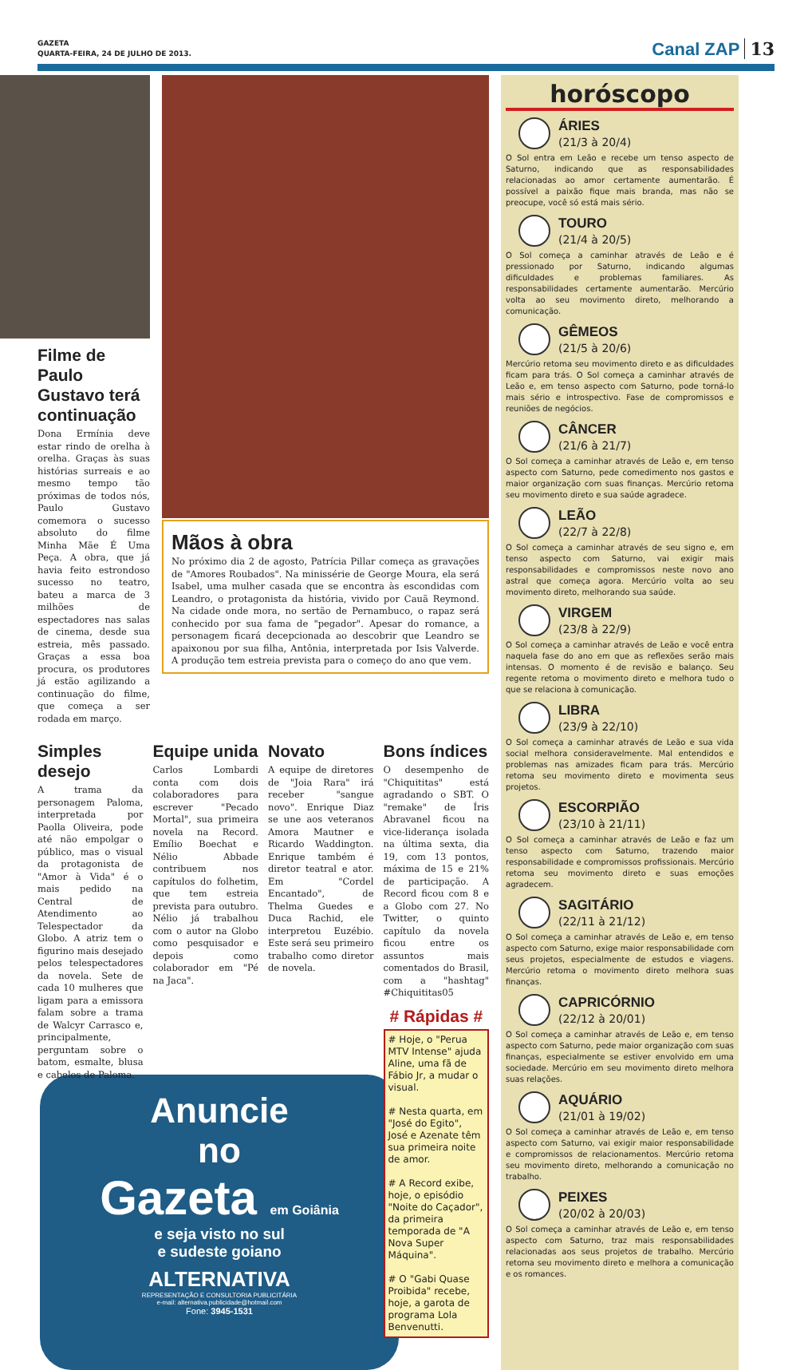GAZETA
QUARTA-FEIRA, 24 DE JULHO DE 2013.
Canal ZAP 13
Filme de Paulo Gustavo terá continuação
Dona Ermínia deve estar rindo de orelha à orelha. Graças às suas histórias surreais e ao mesmo tempo tão próximas de todos nós, Paulo Gustavo comemora o sucesso absoluto do filme Minha Mãe É Uma Peça. A obra, que já havia feito estrondoso sucesso no teatro, bateu a marca de 3 milhões de espectadores nas salas de cinema, desde sua estreia, mês passado. Graças a essa boa procura, os produtores já estão agilizando a continuação do filme, que começa a ser rodada em março.
Mãos à obra
No próximo dia 2 de agosto, Patrícia Pillar começa as gravações de "Amores Roubados". Na minissérie de George Moura, ela será Isabel, uma mulher casada que se encontra às escondidas com Leandro, o protagonista da história, vivido por Cauã Reymond. Na cidade onde mora, no sertão de Pernambuco, o rapaz será conhecido por sua fama de "pegador". Apesar do romance, a personagem ficará decepcionada ao descobrir que Leandro se apaixonou por sua filha, Antônia, interpretada por Isis Valverde. A produção tem estreia prevista para o começo do ano que vem.
Simples desejo
A trama da personagem Paloma, interpretada por Paolla Oliveira, pode até não empolgar o público, mas o visual da protagonista de "Amor à Vida" é o mais pedido na Central de Atendimento ao Telespectador da Globo. A atriz tem o figurino mais desejado pelos telespectadores da novela. Sete de cada 10 mulheres que ligam para a emissora falam sobre a trama de Walcyr Carrasco e, principalmente, perguntam sobre o batom, esmalte, blusa e cabelos de Paloma.
Equipe unida
Carlos Lombardi conta com dois colaboradores para escrever "Pecado Mortal", sua primeira novela na Record. Emílio Boechat e Nélio Abbade contribuem nos capítulos do folhetim, que tem estreia prevista para outubro. Nélio já trabalhou com o autor na Globo como pesquisador e depois como colaborador em "Pé na Jaca".
Novato
A equipe de diretores de "Joia Rara" irá receber "sangue novo". Enrique Diaz se une aos veteranos Amora Mautner e Ricardo Waddington. Enrique também é diretor teatral e ator. Em "Cordel Encantado", de Thelma Guedes e Duca Rachid, ele interpretou Euzébio. Este será seu primeiro trabalho como diretor de novela.
Bons índices
O desempenho de "Chiquititas" está agradando o SBT. O "remake" de Íris Abravanel ficou na vice-liderança isolada na última sexta, dia 19, com 13 pontos, máxima de 15 e 21% de participação. A Record ficou com 8 e a Globo com 27. No Twitter, o quinto capítulo da novela ficou entre os assuntos mais comentados do Brasil, com a "hashtag" #Chiquititas05
# Rápidas #
# Hoje, o "Perua MTV Intense" ajuda Aline, uma fã de Fábio Jr, a mudar o visual.
# Nesta quarta, em "José do Egito", José e Azenate têm sua primeira noite de amor.
# A Record exibe, hoje, o episódio "Noite do Caçador", da primeira temporada de "A Nova Super Máquina".
# O "Gabi Quase Proibida" recebe, hoje, a garota de programa Lola Benvenutti.
Anuncie
no
Gazeta em Goiânia
e seja visto no sul
e sudeste goiano
ALTERNATIVA
REPRESENTAÇÃO E CONSULTORIA PUBLICITÁRIA
e-mail: alternativa.publicidade@hotmail.com
Fone: 3945-1531
horóscopo
ÁRIES
(21/3 à 20/4)
O Sol entra em Leão e recebe um tenso aspecto de Saturno, indicando que as responsabilidades relacionadas ao amor certamente aumentarão. É possível a paixão fique mais branda, mas não se preocupe, você só está mais sério.
TOURO
(21/4 à 20/5)
O Sol começa a caminhar através de Leão e é pressionado por Saturno, indicando algumas dificuldades e problemas familiares. As responsabilidades certamente aumentarão. Mercúrio volta ao seu movimento direto, melhorando a comunicação.
GÊMEOS
(21/5 à 20/6)
Mercúrio retoma seu movimento direto e as dificuldades ficam para trás. O Sol começa a caminhar através de Leão e, em tenso aspecto com Saturno, pode torná-lo mais sério e introspectivo. Fase de compromissos e reuniões de negócios.
CÂNCER
(21/6 à 21/7)
O Sol começa a caminhar através de Leão e, em tenso aspecto com Saturno, pede comedimento nos gastos e maior organização com suas finanças. Mercúrio retoma seu movimento direto e sua saúde agradece.
LEÃO
(22/7 à 22/8)
O Sol começa a caminhar através de seu signo e, em tenso aspecto com Saturno, vai exigir mais responsabilidades e compromissos neste novo ano astral que começa agora. Mercúrio volta ao seu movimento direto, melhorando sua saúde.
VIRGEM
(23/8 à 22/9)
O Sol começa a caminhar através de Leão e você entra naquela fase do ano em que as reflexões serão mais intensas. O momento é de revisão e balanço. Seu regente retoma o movimento direto e melhora tudo o que se relaciona à comunicação.
LIBRA
(23/9 à 22/10)
O Sol começa a caminhar através de Leão e sua vida social melhora consideravelmente. Mal entendidos e problemas nas amizades ficam para trás. Mercúrio retoma seu movimento direto e movimenta seus projetos.
ESCORPIÃO
(23/10 à 21/11)
O Sol começa a caminhar através de Leão e faz um tenso aspecto com Saturno, trazendo maior responsabilidade e compromissos profissionais. Mercúrio retoma seu movimento direto e suas emoções agradecem.
SAGITÁRIO
(22/11 à 21/12)
O Sol começa a caminhar através de Leão e, em tenso aspecto com Saturno, exige maior responsabilidade com seus projetos, especialmente de estudos e viagens. Mercúrio retoma o movimento direto melhora suas finanças.
CAPRICÓRNIO
(22/12 à 20/01)
O Sol começa a caminhar através de Leão e, em tenso aspecto com Saturno, pede maior organização com suas finanças, especialmente se estiver envolvido em uma sociedade. Mercúrio em seu movimento direto melhora suas relações.
AQUÁRIO
(21/01 à 19/02)
O Sol começa a caminhar através de Leão e, em tenso aspecto com Saturno, vai exigir maior responsabilidade e compromissos de relacionamentos. Mercúrio retoma seu movimento direto, melhorando a comunicação no trabalho.
PEIXES
(20/02 à 20/03)
O Sol começa a caminhar através de Leão e, em tenso aspecto com Saturno, traz mais responsabilidades relacionadas aos seus projetos de trabalho. Mercúrio retoma seu movimento direto e melhora a comunicação e os romances.